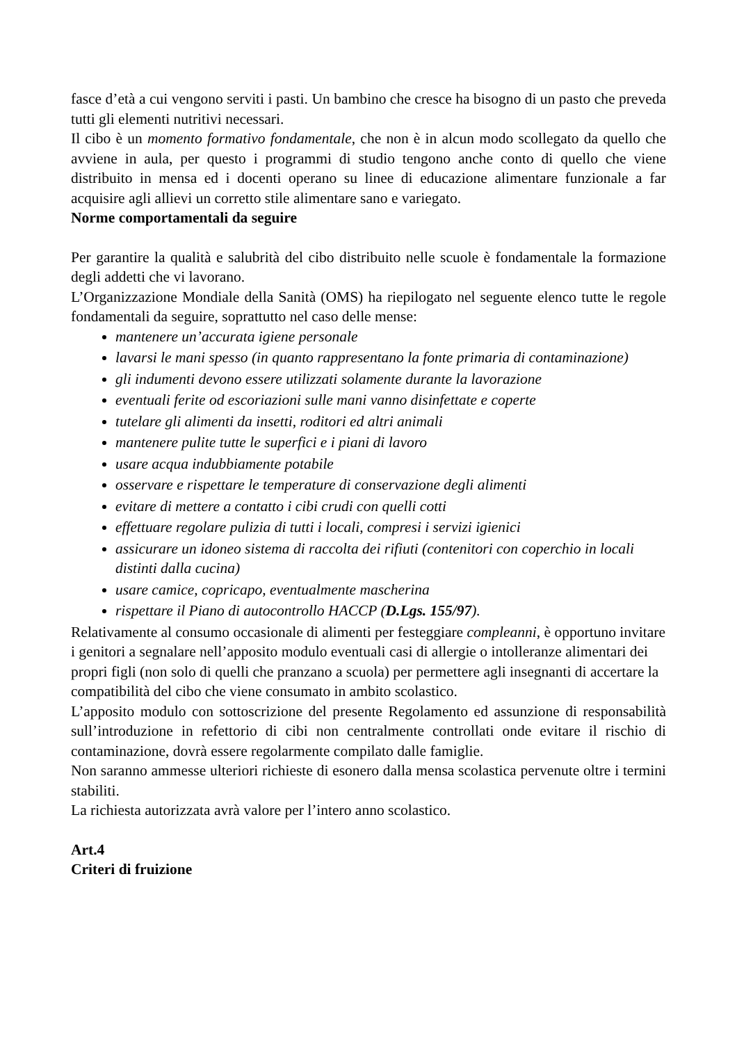fasce d’età a cui vengono serviti i pasti. Un bambino che cresce ha bisogno di un pasto che preveda tutti gli elementi nutritivi necessari.
Il cibo è un momento formativo fondamentale, che non è in alcun modo scollegato da quello che avviene in aula, per questo i programmi di studio tengono anche conto di quello che viene distribuito in mensa ed i docenti operano su linee di educazione alimentare funzionale a far acquisire agli allievi un corretto stile alimentare sano e variegato.
Norme comportamentali da seguire
Per garantire la qualità e salubrità del cibo distribuito nelle scuole è fondamentale la formazione degli addetti che vi lavorano.
L’Organizzazione Mondiale della Sanità (OMS) ha riepilogato nel seguente elenco tutte le regole fondamentali da seguire, soprattutto nel caso delle mense:
mantenere un’accurata igiene personale
lavarsi le mani spesso (in quanto rappresentano la fonte primaria di contaminazione)
gli indumenti devono essere utilizzati solamente durante la lavorazione
eventuali ferite od escoriazioni sulle mani vanno disinfettate e coperte
tutelare gli alimenti da insetti, roditori ed altri animali
mantenere pulite tutte le superfici e i piani di lavoro
usare acqua indubbiamente potabile
osservare e rispettare le temperature di conservazione degli alimenti
evitare di mettere a contatto i cibi crudi con quelli cotti
effettuare regolare pulizia di tutti i locali, compresi i servizi igienici
assicurare un idoneo sistema di raccolta dei rifiuti (contenitori con coperchio in locali distinti dalla cucina)
usare camice, copricapo, eventualmente mascherina
rispettare il Piano di autocontrollo HACCP (D.Lgs. 155/97).
Relativamente al consumo occasionale di alimenti per festeggiare compleanni, è opportuno invitare i genitori a segnalare nell’apposito modulo eventuali casi di allergie o intolleranze alimentari dei propri figli (non solo di quelli che pranzano a scuola) per permettere agli insegnanti di accertare la compatibilità del cibo che viene consumato in ambito scolastico.
L’apposito modulo con sottoscrizione del presente Regolamento ed assunzione di responsabilità sull’introduzione in refettorio di cibi non centralmente controllati onde evitare il rischio di contaminazione, dovrà essere regolarmente compilato dalle famiglie.
Non saranno ammesse ulteriori richieste di esonero dalla mensa scolastica pervenute oltre i termini stabiliti.
La richiesta autorizzata avrà valore per l’intero anno scolastico.
Art.4
Criteri di fruizione